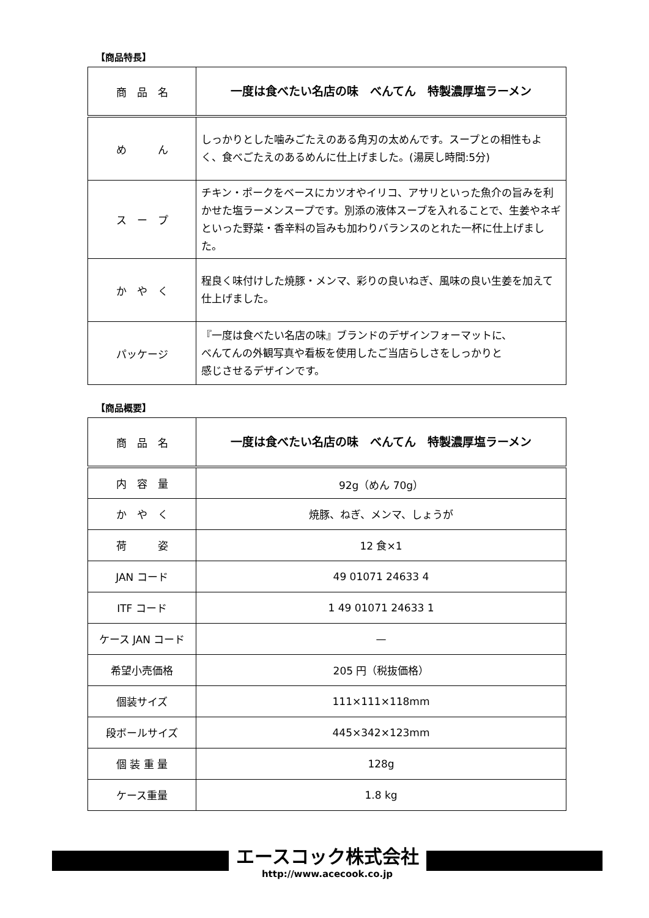【商品特長】
| 商 品 名 | 一度は食べたい名店の味 べんてん 特製濃厚塩ラーメン |
| め ん | しっかりとした噛みごたえのある角刃の太めんです。スープとの相性もよく、食べごたえのあるめんに仕上げました。(湯戻し時間:5分) |
| ス ー プ | チキン・ポークをベースにカツオやイリコ、アサリといった魚介の旨みを利かせた塩ラーメンスープです。別添の液体スープを入れることで、生姜やネギといった野菜・香辛料の旨みも加わりバランスのとれた一杯に仕上げました。 |
| か や く | 程良く味付けした焼豚・メンマ、彩りの良いねぎ、風味の良い生姜を加えて仕上げました。 |
| パッケージ | 『一度は食べたい名店の味』ブランドのデザインフォーマットに、 べんてんの外観写真や看板を使用したご当店らしさをしっかりと 感じさせるデザインです。 |
【商品概要】
| 商 品 名 | 一度は食べたい名店の味 べんてん 特製濃厚塩ラーメン |
| 内 容 量 | 92g（めん 70g） |
| か や く | 焼豚、ねぎ、メンマ、しょうが |
| 荷 姿 | 12 食×1 |
| JAN コード | 49 01071 24633 4 |
| ITF コード | 1 49 01071 24633 1 |
| ケース JAN コード | — |
| 希望小売価格 | 205 円（税抜価格） |
| 個装サイズ | 111×111×118mm |
| 段ボールサイズ | 445×342×123mm |
| 個 装 重 量 | 128g |
| ケース重量 | 1.8 kg |
エースコック株式会社
http://www.acecook.co.jp